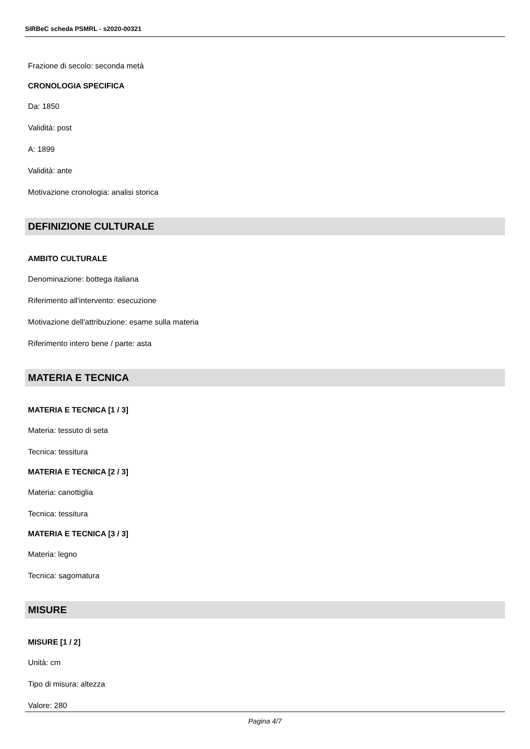SIRBeC scheda PSMRL - s2020-00321
Frazione di secolo: seconda metà
CRONOLOGIA SPECIFICA
Da: 1850
Validità: post
A: 1899
Validità: ante
Motivazione cronologia: analisi storica
DEFINIZIONE CULTURALE
AMBITO CULTURALE
Denominazione: bottega italiana
Riferimento all'intervento: esecuzione
Motivazione dell'attribuzione: esame sulla materia
Riferimento intero bene / parte: asta
MATERIA E TECNICA
MATERIA E TECNICA [1 / 3]
Materia: tessuto di seta
Tecnica: tessitura
MATERIA E TECNICA [2 / 3]
Materia: canottiglia
Tecnica: tessitura
MATERIA E TECNICA [3 / 3]
Materia: legno
Tecnica: sagomatura
MISURE
MISURE [1 / 2]
Unità: cm
Tipo di misura: altezza
Valore: 280
Pagina 4/7